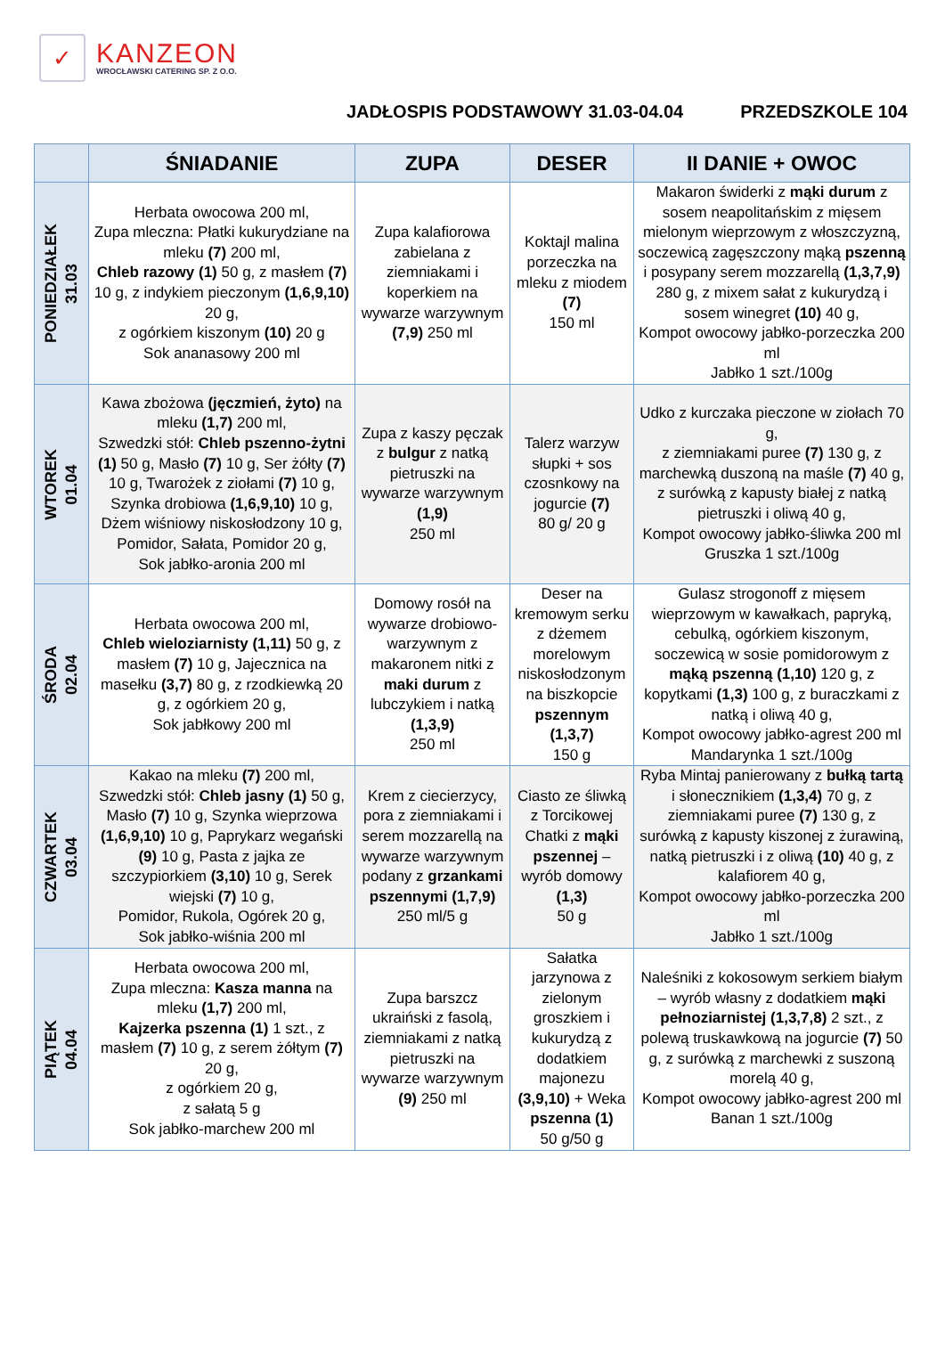✓
KANZEON
WROCŁAWSKI CATERING SP. Z O.O.
JADŁOSPIS PODSTAWOWY 31.03-04.04 PRZEDSZKOLE 104
| | ŚNIADANIE | ZUPA | DESER | II DANIE + OWOC |
| --- | --- | --- | --- | --- |
| PONIEDZIAŁEK 31.03 | Herbata owocowa 200 ml, Zupa mleczna: Płatki kukurydziane na mleku (7) 200 ml, Chleb razowy (1) 50 g, z masłem (7) 10 g, z indykiem pieczonym (1,6,9,10) 20 g, z ogórkiem kiszonym (10) 20 g Sok ananasowy 200 ml | Zupa kalafiorowa zabielana z ziemniakami i koperkiem na wywarze warzywnym (7,9) 250 ml | Koktajl malina porzeczka na mleku z miodem (7) 150 ml | Makaron świderki z mąki durum z sosem neapolitańskim z mięsem mielonym wieprzowym z włoszczyzną, soczewicą zagęszczony mąką pszenną i posypany serem mozzarellą (1,3,7,9) 280 g, z mixem sałat z kukurydzą i sosem winegret (10) 40 g, Kompot owocowy jabłko-porzeczka 200 ml Jabłko 1 szt./100g |
| WTOREK 01.04 | Kawa zbożowa (jęczmień, żyto) na mleku (1,7) 200 ml, Szwedzki stół: Chleb pszenno-żytni (1) 50 g, Masło (7) 10 g, Ser żółty (7) 10 g, Twarożek z ziołami (7) 10 g, Szynka drobiowa (1,6,9,10) 10 g, Dżem wiśniowy niskosłodzony 10 g, Pomidor, Sałata, Pomidor 20 g, Sok jabłko-aronia 200 ml | Zupa z kaszy pęczak z bulgur z natką pietruszki na wywarze warzywnym (1,9) 250 ml | Talerz warzyw słupki + sos czosnkowy na jogurcie (7) 80 g/ 20 g | Udko z kurczaka pieczone w ziołach 70 g, z ziemniakami puree (7) 130 g, z marchewką duszoną na maśle (7) 40 g, z surówką z kapusty białej z natką pietruszki i oliwą 40 g, Kompot owocowy jabłko-śliwka 200 ml Gruszka 1 szt./100g |
| ŚRODA 02.04 | Herbata owocowa 200 ml, Chleb wieloziarnisty (1,11) 50 g, z masłem (7) 10 g, Jajecznica na masełku (3,7) 80 g, z rzodkiewką 20 g, z ogórkiem 20 g, Sok jabłkowy 200 ml | Domowy rosół na wywarze drobiowo-warzywnym z makaronem nitki z maki durum z lubczykiem i natką (1,3,9) 250 ml | Deser na kremowym serku z dżemem morelowym niskosłodzonym na biszkopcie pszennym (1,3,7) 150 g | Gulasz strogonoff z mięsem wieprzowym w kawałkach, papryką, cebulką, ogórkiem kiszonym, soczewicą w sosie pomidorowym z mąką pszenną (1,10) 120 g, z kopytkami (1,3) 100 g, z buraczkami z natką i oliwą 40 g, Kompot owocowy jabłko-agrest 200 ml Mandarynka 1 szt./100g |
| CZWARTEK 03.04 | Kakao na mleku (7) 200 ml, Szwedzki stół: Chleb jasny (1) 50 g, Masło (7) 10 g, Szynka wieprzowa (1,6,9,10) 10 g, Paprykarz wegański (9) 10 g, Pasta z jajka ze szczypiorkiem (3,10) 10 g, Serek wiejski (7) 10 g, Pomidor, Rukola, Ogórek 20 g, Sok jabłko-wiśnia 200 ml | Krem z ciecierzycy, pora z ziemniakami i serem mozzarellą na wywarze warzywnym podany z grzankami pszennymi (1,7,9) 250 ml/5 g | Ciasto ze śliwką z Torcikowej Chatki z mąki pszennej – wyrób domowy (1,3) 50 g | Ryba Mintaj panierowany z bułką tartą i słonecznikiem (1,3,4) 70 g, z ziemniakami puree (7) 130 g, z surówką z kapusty kiszonej z żurawiną, natką pietruszki i z oliwą (10) 40 g, z kalafiorem 40 g, Kompot owocowy jabłko-porzeczka 200 ml Jabłko 1 szt./100g |
| PIĄTEK 04.04 | Herbata owocowa 200 ml, Zupa mleczna: Kasza manna na mleku (1,7) 200 ml, Kajzerka pszenna (1) 1 szt., z masłem (7) 10 g, z serem żółtym (7) 20 g, z ogórkiem 20 g, z sałatą 5 g Sok jabłko-marchew 200 ml | Zupa barszcz ukraiński z fasolą, ziemniakami z natką pietruszki na wywarze warzywnym (9) 250 ml | Sałatka jarzynowa z zielonym groszkiem i kukurydzą z dodatkiem majonezu (3,9,10) + Weka pszenna (1) 50 g/50 g | Naleśniki z kokosowym serkiem białym – wyrób własny z dodatkiem mąki pełnoziarnistej (1,3,7,8) 2 szt., z polewą truskawkową na jogurcie (7) 50 g, z surówką z marchewki z suszoną morelą 40 g, Kompot owocowy jabłko-agrest 200 ml Banan 1 szt./100g |